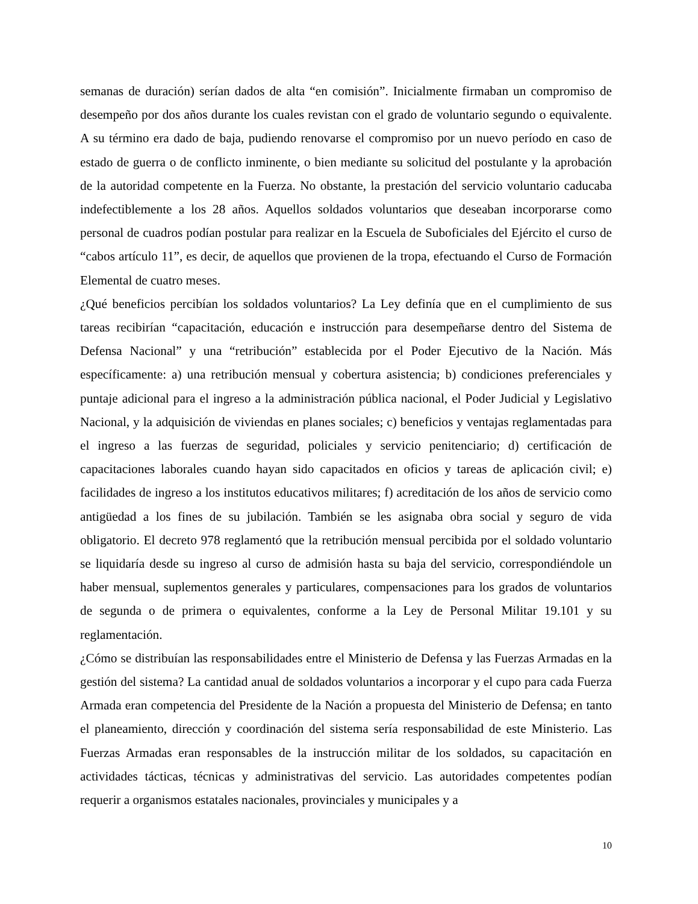semanas de duración) serían dados de alta “en comisión”. Inicialmente firmaban un compromiso de desempeño por dos años durante los cuales revistan con el grado de voluntario segundo o equivalente. A su término era dado de baja, pudiendo renovarse el compromiso por un nuevo período en caso de estado de guerra o de conflicto inminente, o bien mediante su solicitud del postulante y la aprobación de la autoridad competente en la Fuerza. No obstante, la prestación del servicio voluntario caducaba indefectiblemente a los 28 años. Aquellos soldados voluntarios que deseaban incorporarse como personal de cuadros podían postular para realizar en la Escuela de Suboficiales del Ejército el curso de “cabos artículo 11”, es decir, de aquellos que provienen de la tropa, efectuando el Curso de Formación Elemental de cuatro meses.
¿Qué beneficios percibían los soldados voluntarios? La Ley definía que en el cumplimiento de sus tareas recibirían “capacitación, educación e instrucción para desempeñarse dentro del Sistema de Defensa Nacional” y una “retribución” establecida por el Poder Ejecutivo de la Nación. Más específicamente: a) una retribución mensual y cobertura asistencia; b) condiciones preferenciales y puntaje adicional para el ingreso a la administración pública nacional, el Poder Judicial y Legislativo Nacional, y la adquisición de viviendas en planes sociales; c) beneficios y ventajas reglamentadas para el ingreso a las fuerzas de seguridad, policiales y servicio penitenciario; d) certificación de capacitaciones laborales cuando hayan sido capacitados en oficios y tareas de aplicación civil; e) facilidades de ingreso a los institutos educativos militares; f) acreditación de los años de servicio como antigüedad a los fines de su jubilación. También se les asignaba obra social y seguro de vida obligatorio. El decreto 978 reglamentó que la retribución mensual percibida por el soldado voluntario se liquidaría desde su ingreso al curso de admisión hasta su baja del servicio, correspondiéndole un haber mensual, suplementos generales y particulares, compensaciones para los grados de voluntarios de segunda o de primera o equivalentes, conforme a la Ley de Personal Militar 19.101 y su reglamentación.
¿Cómo se distribuían las responsabilidades entre el Ministerio de Defensa y las Fuerzas Armadas en la gestión del sistema? La cantidad anual de soldados voluntarios a incorporar y el cupo para cada Fuerza Armada eran competencia del Presidente de la Nación a propuesta del Ministerio de Defensa; en tanto el planeamiento, dirección y coordinación del sistema sería responsabilidad de este Ministerio. Las Fuerzas Armadas eran responsables de la instrucción militar de los soldados, su capacitación en actividades tácticas, técnicas y administrativas del servicio. Las autoridades competentes podían requerir a organismos estatales nacionales, provinciales y municipales y a
10